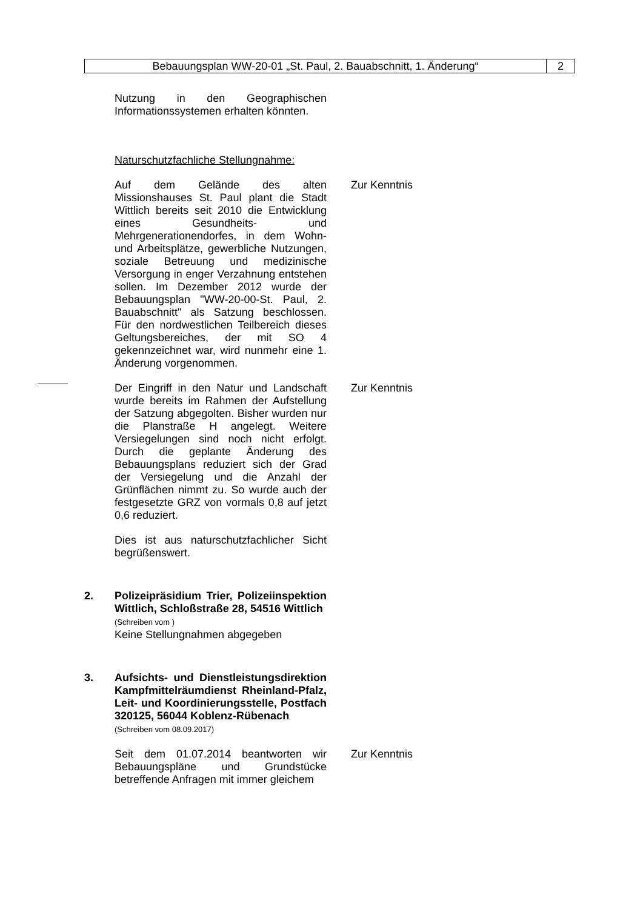Bebauungsplan WW-20-01 „St. Paul, 2. Bauabschnitt, 1. Änderung“
2
Nutzung in den Geographischen Informationssystemen erhalten könnten.
Naturschutzfachliche Stellungnahme:
Auf dem Gelände des alten Missionshauses St. Paul plant die Stadt Wittlich bereits seit 2010 die Entwicklung eines Gesundheits- und Mehrgenerationendorfes, in dem Wohn- und Arbeitsplätze, gewerbliche Nutzungen, soziale Betreuung und medizinische Versorgung in enger Verzahnung entstehen sollen. Im Dezember 2012 wurde der Bebauungsplan "WW-20-00-St. Paul, 2. Bauabschnitt" als Satzung beschlossen. Für den nordwestlichen Teilbereich dieses Geltungsbereiches, der mit SO 4 gekennzeichnet war, wird nunmehr eine 1. Änderung vorgenommen.
Zur Kenntnis
Der Eingriff in den Natur und Landschaft wurde bereits im Rahmen der Aufstellung der Satzung abgegolten. Bisher wurden nur die Planstraße H angelegt. Weitere Versiegelungen sind noch nicht erfolgt. Durch die geplante Änderung des Bebauungsplans reduziert sich der Grad der Versiegelung und die Anzahl der Grünflächen nimmt zu. So wurde auch der festgesetzte GRZ von vormals 0,8 auf jetzt 0,6 reduziert.
Zur Kenntnis
Dies ist aus naturschutzfachlicher Sicht begrüßenswert.
2. Polizeipräsidium Trier, Polizeiinspektion Wittlich, Schloßstraße 28, 54516 Wittlich
(Schreiben vom )
Keine Stellungnahmen abgegeben
3. Aufsichts- und Dienstleistungsdirektion Kampfmittelräumdienst Rheinland-Pfalz, Leit- und Koordinierungsstelle, Postfach 320125, 56044 Koblenz-Rübenach
(Schreiben vom 08.09.2017)
Seit dem 01.07.2014 beantworten wir Bebauungspläne und Grundstücke betreffende Anfragen mit immer gleichem
Zur Kenntnis